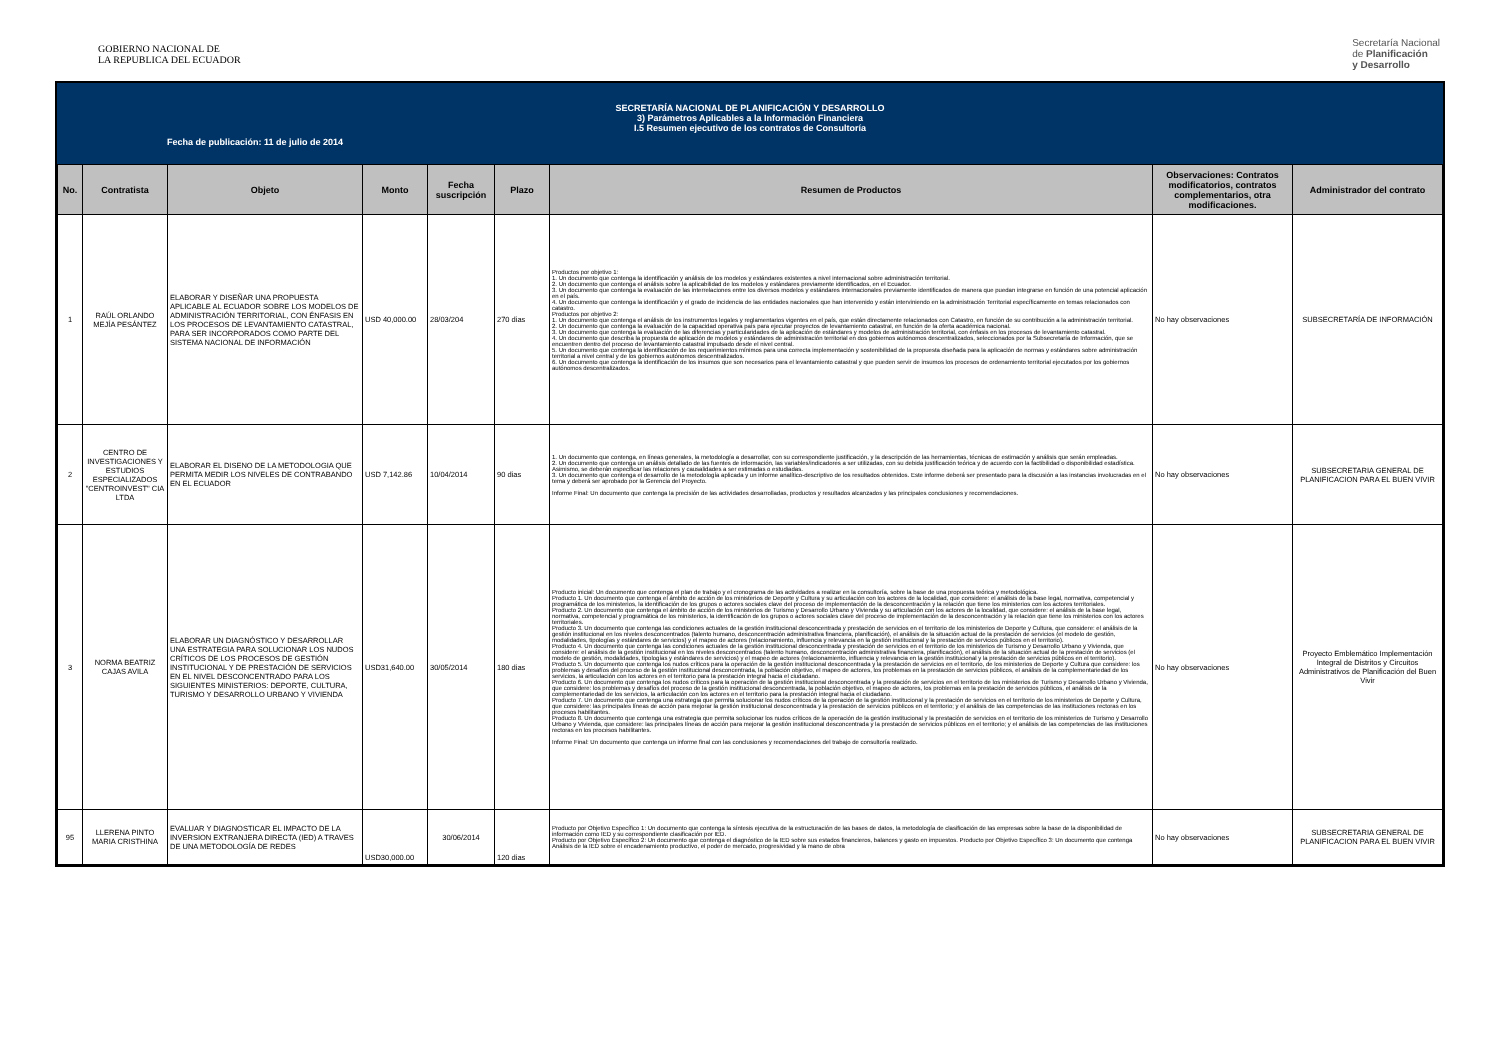GOBIERNO NACIONAL DE
LA REPUBLICA DEL ECUADOR
Secretaría Nacional
de Planificación
y Desarrollo
SECRETARÍA NACIONAL DE PLANIFICACIÓN Y DESARROLLO
3) Parámetros Aplicables a la Información Financiera
I.5 Resumen ejecutivo de los contratos de Consultoría
Fecha de publicación: 11 de julio de 2014
| No. | Contratista | Objeto | Monto | Fecha suscripción | Plazo | Resumen de Productos | Observaciones: Contratos modificatorios, contratos complementarios, otra modificaciones. | Administrador del contrato |
| --- | --- | --- | --- | --- | --- | --- | --- | --- |
| 1 | RAÚL ORLANDO MEJÍA PESÁNTEZ | ELABORAR Y DISEÑAR UNA PROPUESTA APLICABLE AL ECUADOR SOBRE LOS MODELOS DE ADMINISTRACIÓN TERRITORIAL, CON ÉNFASIS EN LOS PROCESOS DE LEVANTAMIENTO CATASTRAL, PARA SER INCORPORADOS COMO PARTE DEL SISTEMA NACIONAL DE INFORMACIÓN | USD 40,000.00 | 28/03/204 | 270 dias | Productos por objetivo 1: 1. Un documento que contenga la identificación y análisis de los modelos y estándares existentes a nivel internacional sobre administración territorial. 2. Un documento que contenga el análisis sobre la aplicabilidad de los modelos y estándares previamente identificados, en el Ecuador. 3. Un documento que contenga la evaluación de las interrelaciones entre los diversos modelos y estándares internacionales previamente identificados de manera que puedan integrarse en función de una potencial aplicación en el país. 4. Un documento que contenga la identificación y el grado de incidencia de las entidades nacionales que han intervenido y están interviniendo en la administración Territorial específicamente en temas relacionados con catastro. Productos por objetivo 2: 1. Un documento que contenga el análisis de los instrumentos legales y reglamentarios vigentes en el país, que están directamente relacionados con Catastro, en función de su contribución a la administración territorial. 2. Un documento que contenga la evaluación de la capacidad operativa país para ejecutar proyectos de levantamiento catastral, en función de la oferta académica nacional. 3. Un documento que contenga la evaluación de las diferencias y particularidades de la aplicación de estándares y modelos de administración territorial, con énfasis en los procesos de levantamiento catastral. 4. Un documento que describa la propuesta de aplicación de modelos y estándares de administración territorial en dos gobiernos autónomos descentralizados, seleccionados por la Subsecretaría de Información, que se encuentren dentro del proceso de levantamiento catastral impulsado desde el nivel central. 5. Un documento que contenga la identificación de los requerimientos mínimos para una correcta implementación y sostenibilidad de la propuesta diseñada para la aplicación de normas y estándares sobre administración territorial a nivel central y de los gobiernos autónomos descentralizados. 6. Un documento que contenga la identificación de los insumos que son necesarios para el levantamiento catastral y que pueden servir de insumos los procesos de ordenamiento territorial ejecutados por los gobiernos autónomos descentralizados. | No hay observaciones | SUBSECRETARÍA DE INFORMACIÓN |
| 2 | CENTRO DE INVESTIGACIONES Y ESTUDIOS ESPECIALIZADOS "CENTROINVEST" CIA LTDA | ELABORAR EL DISENO DE LA METODOLOGIA QUE PERMITA MEDIR LOS NIVELES DE CONTRABANDO EN EL ECUADOR | USD 7,142.86 | 10/04/2014 | 90 dias | 1. Un documento que contenga, en líneas generales, la metodología a desarrollar, con su correspondiente justificación, y la descripción de las herramientas, técnicas de estimación y análisis que serán empleadas. 2. Un documento que contenga un análisis detallado de las fuentes de información, las variables/indicadores a ser utilizadas, con su debida justificación teórica y de acuerdo con la factibilidad o disponibilidad estadística. Asimismo, se deberán especificar las relaciones y causalidades a ser estimadas o estudiadas. 3. Un documento que contenga el desarrollo de la metodología aplicada y un informe analítico-descriptivo de los resultados obtenidos. Este informe deberá ser presentado para la discusión a las instancias involucradas en el tema y deberá ser aprobado por la Gerencia del Proyecto. Informe Final: Un documento que contenga la precisión de las actividades desarrolladas, productos y resultados alcanzados y las principales conclusiones y recomendaciones. | No hay observaciones | SUBSECRETARIA GENERAL DE PLANIFICACION PARA EL BUEN VIVIR |
| 3 | NORMA BEATRIZ CAJAS AVILA | ELABORAR UN DIAGNÓSTICO Y DESARROLLAR UNA ESTRATEGIA PARA SOLUCIONAR LOS NUDOS CRÍTICOS DE LOS PROCESOS DE GESTIÓN INSTITUCIONAL Y DE PRESTACIÓN DE SERVICIOS EN EL NIVEL DESCONCENTRADO PARA LOS SIGUIENTES MINISTERIOS: DEPORTE, CULTURA, TURISMO Y DESARROLLO URBANO Y VIVIENDA | USD31,640.00 | 30/05/2014 | 180 dias | Producto inicial: Un documento que contenga el plan de trabajo y el cronograma de las actividades a realizar en la consultoría, sobre la base de una propuesta teórica y metodológica. Producto 1. Un documento que contenga el ámbito de acción de los ministerios de Deporte y Cultura y su articulación con los actores de la localidad, que considere: el análisis de la base legal, normativa, competencial y programática de los ministerios, la identificación de los grupos o actores sociales clave del proceso de implementación de la desconcentración y la relación que tiene los ministerios con los actores territoriales. Producto 2. Un documento que contenga el ámbito de acción de los ministerios de Turismo y Desarrollo Urbano y Vivienda y su articulación con los actores de la localidad, que considere: el análisis de la base legal, normativa, competencial y programática de los ministerios, la identificación de los grupos o actores sociales clave del proceso de implementación de la desconcentración y la relación que tiene los ministerios con los actores territoriales. Producto 3. Un documento que contenga las condiciones actuales de la gestión institucional desconcentrada y prestación de servicios en el territorio de los ministerios de Deporte y Cultura, que considere: el análisis de la gestión institucional en los niveles desconcentrados (talento humano, desconcentración administrativa financiera, planificación), el análisis de la situación actual de la prestación de servicios (el modelo de gestión, modalidades, tipologías y estándares de servicios) y el mapeo de actores (relacionamiento, influencia y relevancia en la gestión institucional y la prestación de servicios públicos en el territorio). Producto 4. Un documento que contenga las condiciones actuales de la gestión institucional desconcentrada y prestación de servicios en el territorio de los ministerios de Turismo y Desarrollo Urbano y Vivienda, que considere: el análisis de la gestión institucional en los niveles desconcentrados (talento humano, desconcentración administrativa financiera, planificación), el análisis de la situación actual de la prestación de servicios (el modelo de gestión, modalidades, tipologías y estándares de servicios) y el mapeo de actores (relacionamiento, influencia y relevancia en la gestión institucional y la prestación de servicios públicos en el territorio). Producto 5. Un documento que contenga los nudos críticos para la operación de la gestión institucional desconcentrada y la prestación de servicios en el territorio, de los ministerios de Deporte y Cultura que considere: los problemas y desafíos del proceso de la gestión institucional desconcentrada, la población objetivo, el mapeo de actores, los problemas en la prestación de servicios públicos, el análisis de la complementariedad de los servicios, la articulación con los actores en el territorio para la prestación integral hacia el ciudadano. Producto 6. Un documento que contenga los nudos críticos para la operación de la gestión institucional desconcentrada y la prestación de servicios en el territorio de los ministerios de Turismo y Desarrollo Urbano y Vivienda, que considere: los problemas y desafíos del proceso de la gestión institucional desconcentrada, la población objetivo, el mapeo de actores, los problemas en la prestación de servicios públicos, el análisis de la complementariedad de los servicios, la articulación con los actores en el territorio para la prestación integral hacia el ciudadano. Producto 7. Un documento que contenga una estrategia que permita solucionar los nudos críticos de la operación de la gestión institucional y la prestación de servicios en el territorio de los ministerios de Deporte y Cultura, que considere: las principales líneas de acción para mejorar la gestión institucional desconcentrada y la prestación de servicios públicos en el territorio; y el análisis de las competencias de las instituciones rectoras en los procesos habilitantes. Producto 8. Un documento que contenga una estrategia que permita solucionar los nudos críticos de la operación de la gestión institucional y la prestación de servicios en el territorio de los ministerios de Turismo y Desarrollo Urbano y Vivienda, que considere: las principales líneas de acción para mejorar la gestión institucional desconcentrada y la prestación de servicios públicos en el territorio; y el análisis de las competencias de las instituciones rectoras en los procesos habilitantes. Informe Final: Un documento que contenga un informe final con las conclusiones y recomendaciones del trabajo de consultoría realizado. | No hay observaciones | Proyecto Emblemático Implementación Integral de Distritos y Circuitos Administrativos de Planificación del Buen Vivir |
| 95 | LLERENA PINTO MARIA CRISTHINA | EVALUAR Y DIAGNOSTICAR EL IMPACTO DE LA INVERSION EXTRANJERA DIRECTA (IED) A TRAVES DE UNA METODOLOGÍA DE REDES | USD30,000.00 | 30/06/2014 | 120 dias | Producto por Objetivo Específico 1: Un documento que contenga la síntesis ejecutiva de la estructuración de las bases de datos, la metodología de clasificación de las empresas sobre la base de la disponibilidad de información como IED y su correspondiente clasificación por IED. Producto por Objetivo Específico 2: Un documento que contenga el diagnóstico de la IED sobre sus estados financieros, balances y gasto en impuestos. Producto por Objetivo Específico 3: Un documento que contenga Análisis de la IED sobre el encadenamiento productivo, el poder de mercado, progresividad y la mano de obra | No hay observaciones | SUBSECRETARIA GENERAL DE PLANIFICACION PARA EL BUEN VIVIR |